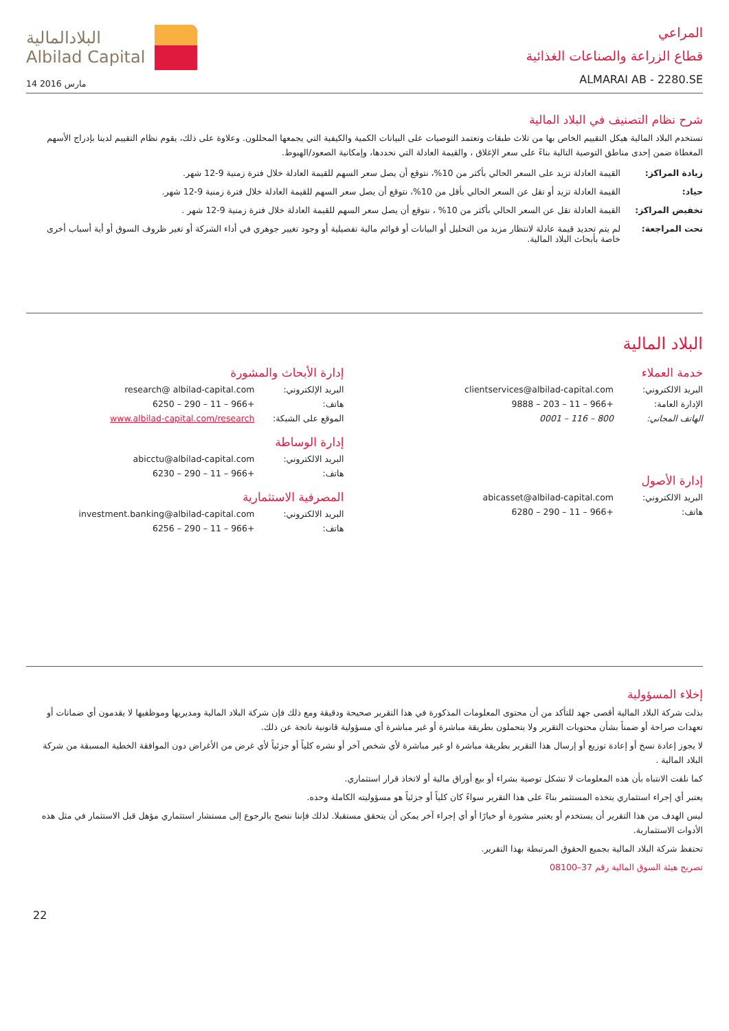البلادالمالية
Albilad Capital
14 مارس 2016
المراعي
قطاع الزراعة والصناعات الغذائية
ALMARAI AB - 2280.SE
شرح نظام التصنيف في البلاد المالية
تستخدم البلاد المالية هيكل التقييم الخاص بها من ثلاث طبقات وتعتمد التوصيات على البيانات الكمية والكيفية التي يجمعها المحللون. وعلاوة على ذلك، يقوم نظام التقييم لدينا بإدراج الأسهم المغطاة ضمن إحدى مناطق التوصية التالية بناءً على سعر الإغلاق ، والقيمة العادلة التي نحددها، وإمكانية الصعود/الهبوط.
زيادة المراكز: القيمة العادلة تزيد على السعر الحالي بأكثر من 10%، نتوقع أن يصل سعر السهم للقيمة العادلة خلال فترة زمنية 9-12 شهر.
حياد: القيمة العادلة تزيد أو تقل عن السعر الحالي بأقل من 10%، نتوقع أن يصل سعر السهم للقيمة العادلة خلال فترة زمنية 9-12 شهر.
تخفيض المراكز: القيمة العادلة تقل عن السعر الحالي بأكثر من 10% ، نتوقع أن يصل سعر السهم للقيمة العادلة خلال فترة زمنية 9-12 شهر .
تحت المراجعة: لم يتم تحديد قيمة عادلة لانتظار مزيد من التحليل أو البيانات أو قوائم مالية تفصيلية أو وجود تغيير جوهري في أداء الشركة أو تغير ظروف السوق أو أية أسباب أخرى خاصة بأبحاث البلاد المالية.
البلاد المالية
خدمة العملاء
البريد الالكتروني: clientservices@albilad-capital.com
الإدارة العامة: +966 – 11 – 203 – 9888
الهاتف المجاني: 800 – 116 – 0001
إدارة الأصول
البريد الالكتروني: abicasset@albilad-capital.com
هاتف: +966 – 11 – 290 – 6280
إدارة الأبحاث والمشورة
البريد الإلكتروني: research@ albilad-capital.com
هاتف: +966 – 11 – 290 – 6250
الموقع على الشبكة: www.albilad-capital.com/research
إدارة الوساطة
البريد الالكتروني: abicctu@albilad-capital.com
هاتف: +966 – 11 – 290 – 6230
المصرفية الاستثمارية
البريد الالكتروني: investment.banking@albilad-capital.com
هاتف: +966 – 11 – 290 – 6256
إخلاء المسؤولية
بذلت شركة البلاد المالية أقصى جهد للتأكد من أن محتوى المعلومات المذكورة في هذا التقرير صحيحة ودقيقة ومع ذلك فإن شركة البلاد المالية ومديريها وموظفيها لا يقدمون أي ضمانات أو تعهدات صراحة أو ضمناً بشأن محتويات التقرير ولا يتحملون بطريقة مباشرة أو غير مباشرة أي مسؤولية قانونية ناتجة عن ذلك.
لا يجوز إعادة نسخ أو إعادة توزيع أو إرسال هذا التقرير بطريقة مباشرة او غير مباشرة لأي شخص آخر أو نشره كلياً أو جزئياً لأي غرض من الأغراض دون الموافقة الخطية المسبقة من شركة البلاد المالية .
كما نلفت الانتباه بأن هذه المعلومات لا تشكل توصية بشراء أو بيع أوراق مالية أو لاتخاذ قرار استثماري.
يعتبر أي إجراء استثماري يتخذه المستثمر بناءً على هذا التقرير سواءً كان كلياً أو جزئياً هو مسؤوليته الكاملة وحده.
ليس الهدف من هذا التقرير أن يستخدم أو يعتبر مشورة أو خيارًا أو أي إجراء آخر يمكن أن يتحقق مستقبلا. لذلك فإننا ننصح بالرجوع إلى مستشار استثماري مؤهل قبل الاستثمار في مثل هذه الأدوات الاستثمارية.
تحتفظ شركة البلاد المالية بجميع الحقوق المرتبطة بهذا التقرير.
تصريح هيئة السوق المالية رقم 37–08100
22